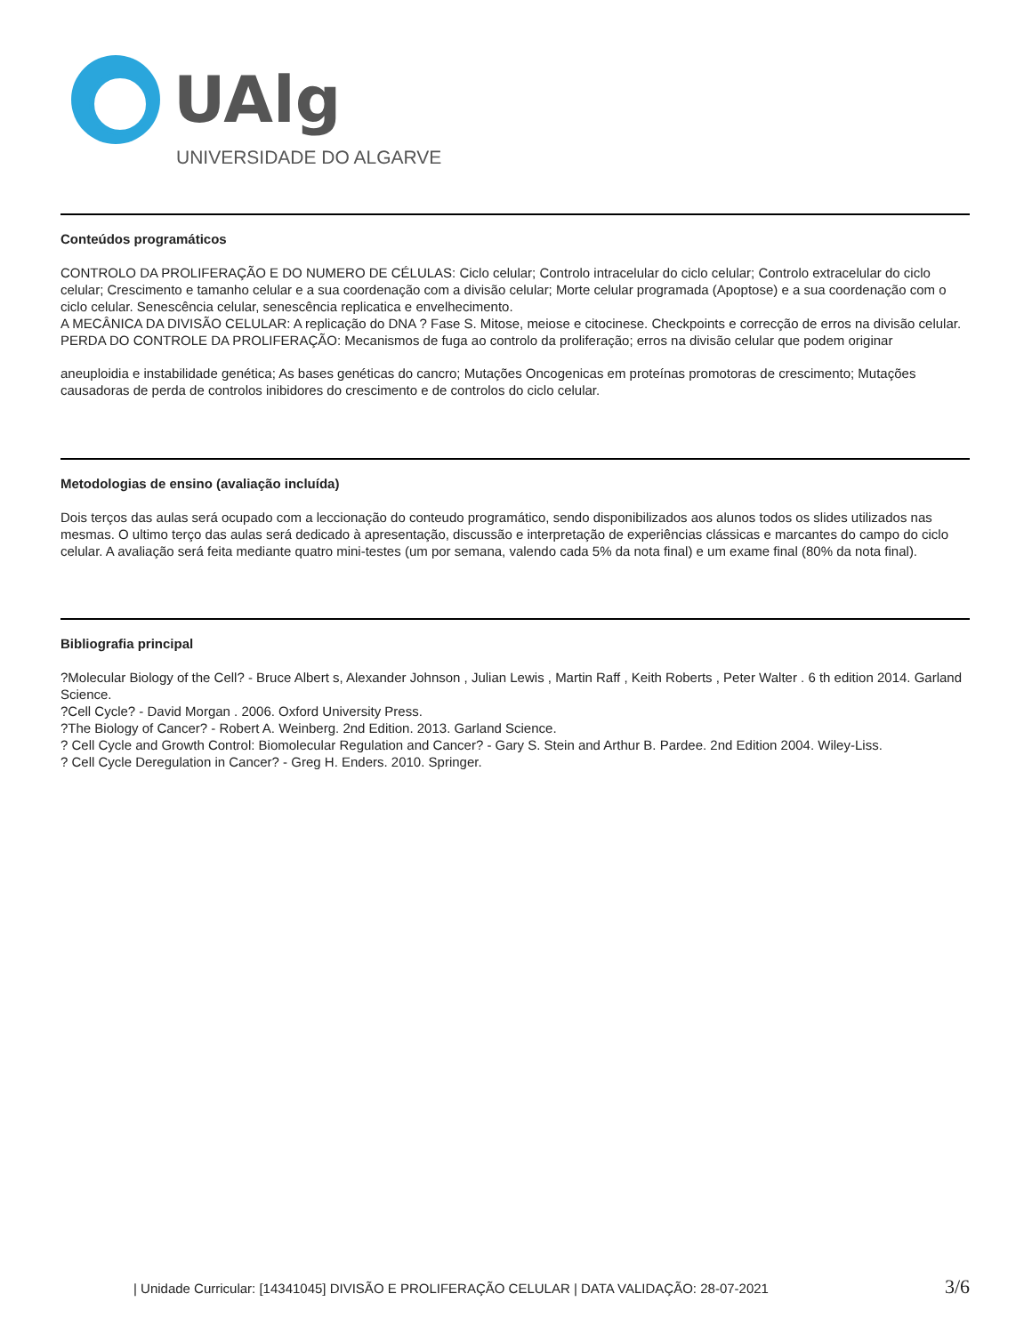UAlg
UNIVERSIDADE DO ALGARVE
Conteúdos programáticos
CONTROLO DA PROLIFERAÇÃO E DO NUMERO DE CÉLULAS: Ciclo celular; Controlo intracelular do ciclo celular; Controlo extracelular do ciclo celular; Crescimento e tamanho celular e a sua coordenação com a divisão celular; Morte celular programada (Apoptose) e a sua coordenação com o ciclo celular. Senescência celular, senescência replicatica e envelhecimento.
A MECÂNICA DA DIVISÃO CELULAR: A replicação do DNA ? Fase S. Mitose, meiose e citocinese. Checkpoints e correcção de erros na divisão celular.
PERDA DO CONTROLE DA PROLIFERAÇÃO: Mecanismos de fuga ao controlo da proliferação; erros na divisão celular que podem originar
aneuploidia e instabilidade genética; As bases genéticas do cancro; Mutações Oncogenicas em proteínas promotoras de crescimento; Mutações causadoras de perda de controlos inibidores do crescimento e de controlos do ciclo celular.
Metodologias de ensino (avaliação incluída)
Dois terços das aulas será ocupado com a leccionação do conteudo programático, sendo disponibilizados aos alunos todos os slides utilizados nas mesmas. O ultimo terço das aulas será dedicado à apresentação, discussão e interpretação de experiências clássicas e marcantes do campo do ciclo celular. A avaliação será feita mediante quatro mini-testes (um por semana, valendo cada 5% da nota final) e um exame final (80% da nota final).
Bibliografia principal
?Molecular Biology of the Cell? - Bruce Albert s, Alexander Johnson , Julian Lewis , Martin Raff , Keith Roberts , Peter Walter . 6 th edition 2014. Garland Science.
?Cell Cycle? - David Morgan . 2006. Oxford University Press.
?The Biology of Cancer? - Robert A. Weinberg. 2nd Edition. 2013. Garland Science.
? Cell Cycle and Growth Control: Biomolecular Regulation and Cancer? - Gary S. Stein and Arthur B. Pardee. 2nd Edition 2004. Wiley-Liss.
? Cell Cycle Deregulation in Cancer? - Greg H. Enders. 2010. Springer.
| Unidade Curricular: [14341045] DIVISÃO E PROLIFERAÇÃO CELULAR | DATA VALIDAÇÃO: 28-07-2021 3/6